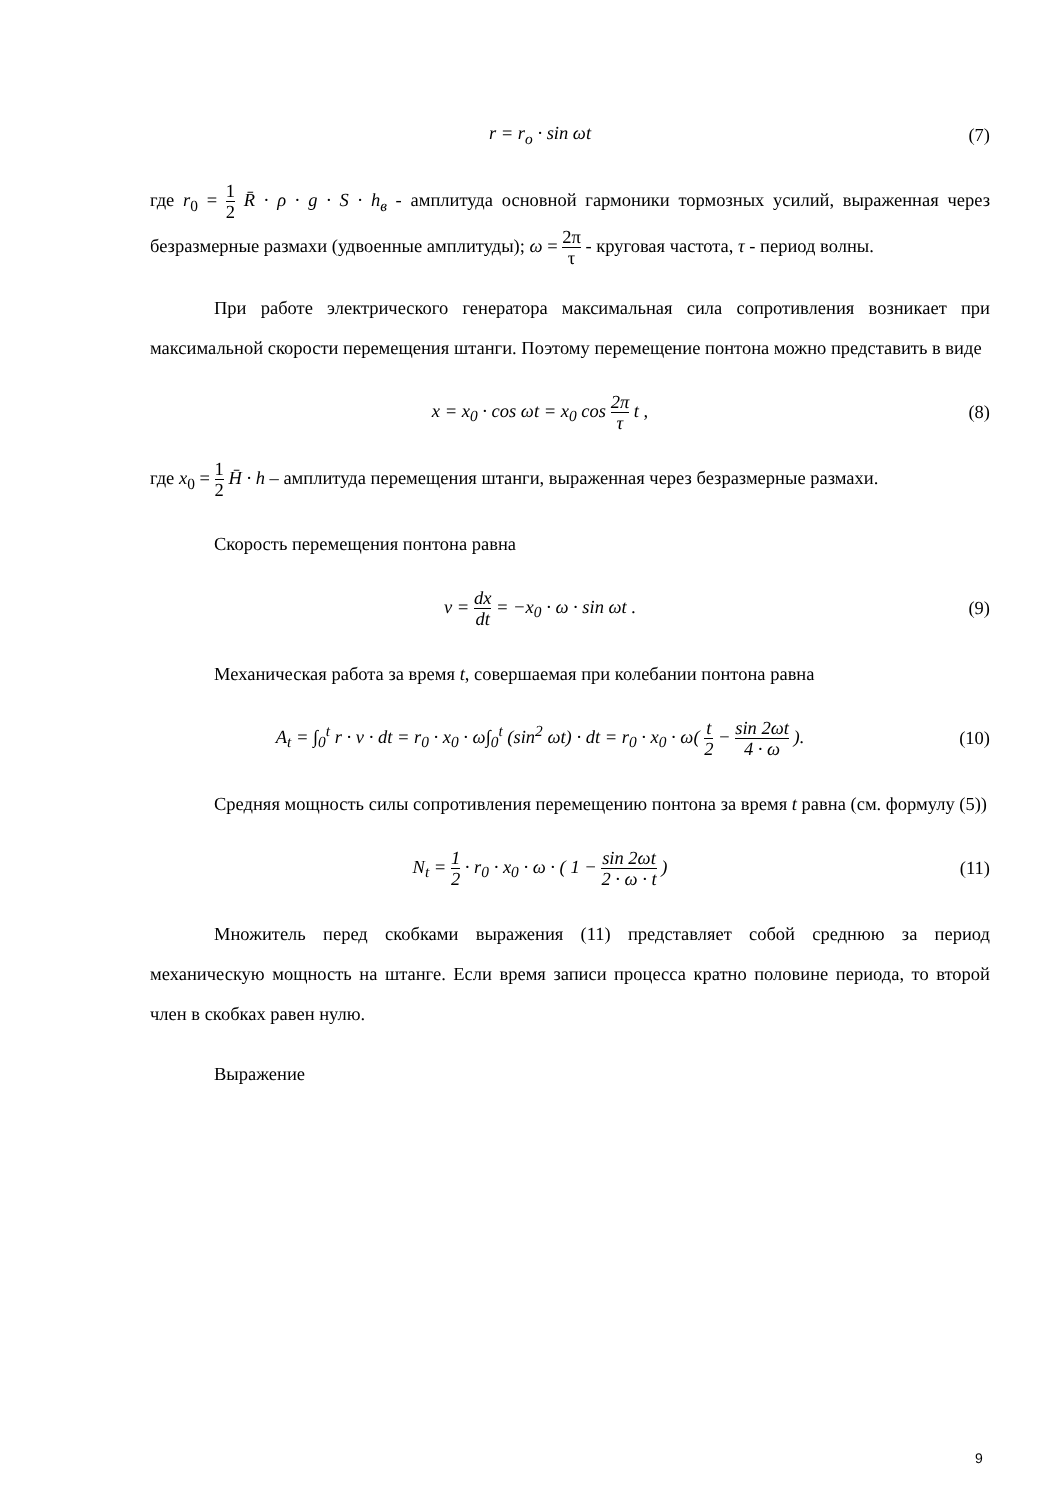r = r<sub>o</sub> · sin ωt (7)
где r<sub>0</sub> = 1 2 R̄ · ρ · g · S · h<sub>в</sub> - амплитуда основной гармоники тормозных усилий, выраженная через безразмерные размахи (удвоенные амплитуды); ω = 2π τ - круговая частота, τ - период волны.
При работе электрического генератора максимальная сила сопротивления возникает при максимальной скорости перемещения штанги. Поэтому перемещение понтона можно представить в виде
x = x<sub>0</sub> · cos ωt = x<sub>0</sub> cos 2π τ t ,
(8)
где x<sub>0</sub> = 1 2 H̄ · h – амплитуда перемещения штанги, выраженная через безразмерные размахи.
Скорость перемещения понтона равна
v = dx dt = −x<sub>0</sub> · ω · sin ωt . (9)
Механическая работа за время t, совершаемая при колебании понтона равна
A<sub>t</sub> = ∫<sub>0</sub><sup>t</sup> r · v · dt = r<sub>0</sub> · x<sub>0</sub> · ω∫<sub>0</sub><sup>t</sup> (sin<sup>2</sup> ωt) · dt = r<sub>0</sub> · x<sub>0</sub> · ω( t 2 − sin 2ωt 4 · ω ).
(10)
Средняя мощность силы сопротивления перемещению понтона за время t равна (см. формулу (5))
N<sub>t</sub> = 1 2 · r<sub>0</sub> · x<sub>0</sub> · ω · ( 1 − sin 2ωt 2 · ω · t )
(11)
Множитель перед скобками выражения (11) представляет собой среднюю за период механическую мощность на штанге. Если время записи процесса кратно половине периода, то второй член в скобках равен нулю.
Выражение
9